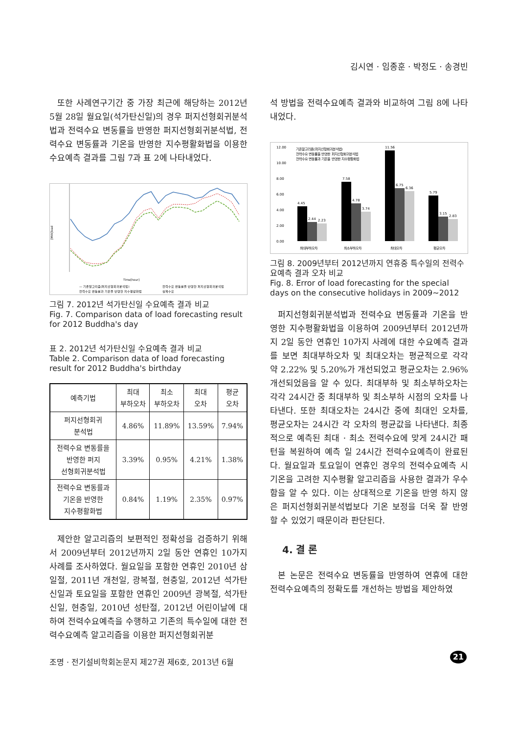김시연 · 임종훈 · 박정도 · 송경빈
또한 사례연구기간 중 가장 최근에 해당하는 2012년 5월 28일 월요일(석가탄신일)의 경우 퍼지선형회귀분석법과 전력수요 변동률을 반영한 퍼지선형회귀분석법, 전력수요 변동률과 기온을 반영한 지수평활화법을 이용한 수요예측 결과를 그림 7과 표 2에 나타내었다.
[MW]load
Time[hour]
— 기존알고리즘(퍼지선형회귀분석법)
전력수요 변동률을 반영한 퍼지선형회귀분석법
전력수요 변동률과 기온을 반영한 지수평활화법
실제수요
그림 7. 2012년 석가탄신일 수요예측 결과 비교
Fig. 7. Comparison data of load forecasting result for 2012 Buddha's day
표 2. 2012년 석가탄신일 수요예측 결과 비교
Table 2. Comparison data of load forecasting result for 2012 Buddha's birthday
| 예측기법 | 최대 부하오차 | 최소 부하오차 | 최대 오차 | 평균 오차 |
| --- | --- | --- | --- | --- |
| 퍼지선형회귀 분석법 | 4.86% | 11.89% | 13.59% | 7.94% |
| 전력수요 변동률을 반영한 퍼지 선형회귀분석법 | 3.39% | 0.95% | 4.21% | 1.38% |
| 전력수요 변동률과 기온을 반영한 지수평활화법 | 0.84% | 1.19% | 2.35% | 0.97% |
제안한 알고리즘의 보편적인 정확성을 검증하기 위해서 2009년부터 2012년까지 2일 동안 연휴인 10가지 사례를 조사하였다. 월요일을 포함한 연휴인 2010년 삼일절, 2011년 개천일, 광복절, 현충일, 2012년 석가탄신일과 토요일을 포함한 연휴인 2009년 광복절, 석가탄신일, 현충일, 2010년 성탄절, 2012년 어린이날에 대하여 전력수요예측을 수행하고 기존의 특수일에 대한 전력수요예측 알고리즘을 이용한 퍼지선형회귀분
석 방법을 전력수요예측 결과와 비교하여 그림 8에 나타내었다.
12.00
10.00
8.00
6.00
4.00
2.00
0.00
기존알고리즘(퍼지선형회귀분석법)
전력수요 변동률을 반영한 퍼지선형회귀분석법
전력수요 변동률과 기온을 반영한 지수평활화법
4.45
2.44
2.23
7.58
4.78
3.74
11.56
6.75
6.36
5.79
3.15
2.83
최대부하오차
최소부하오차
최대오차
평균오차
그림 8. 2009년부터 2012년까지 연휴중 특수일의 전력수요예측 결과 오차 비교
Fig. 8. Error of load forecasting for the special days on the consecutive holidays in 2009~2012
퍼지선형회귀분석법과 전력수요 변동률과 기온을 반영한 지수평활화법을 이용하여 2009년부터 2012년까지 2일 동안 연휴인 10가지 사례에 대한 수요예측 결과를 보면 최대부하오차 및 최대오차는 평균적으로 각각 약 2.22% 및 5.20%가 개선되었고 평균오차는 2.96% 개선되었음을 알 수 있다. 최대부하 및 최소부하오차는 각각 24시간 중 최대부하 및 최소부하 시점의 오차를 나타낸다. 또한 최대오차는 24시간 중에 최대인 오차를, 평균오차는 24시간 각 오차의 평균값을 나타낸다. 최종적으로 예측된 최대 · 최소 전력수요에 맞게 24시간 패턴을 복원하여 예측 일 24시간 전력수요예측이 완료된다. 월요일과 토요일이 연휴인 경우의 전력수요예측 시 기온을 고려한 지수평활 알고리즘을 사용한 결과가 우수함을 알 수 있다. 이는 상대적으로 기온을 반영 하지 않은 퍼지선형회귀분석법보다 기온 보정을 더욱 잘 반영 할 수 있었기 때문이라 판단된다.
4. 결 론
본 논문은 전력수요 변동률을 반영하여 연휴에 대한 전력수요예측의 정확도를 개선하는 방법을 제안하였
조명 · 전기설비학회논문지 제27권 제6호, 2013년 6월
21